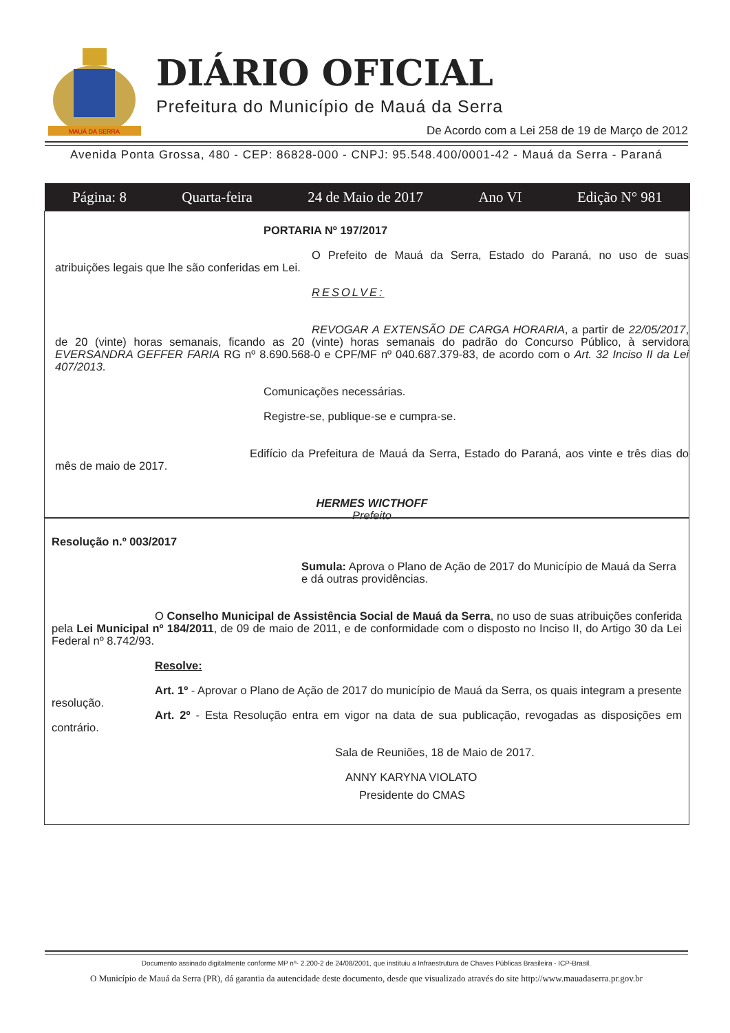MAUÁ DA SERRA
DIÁRIO OFICIAL
Prefeitura do Município de Mauá da Serra
De Acordo com a Lei 258 de 19 de Março de 2012
Avenida Ponta Grossa, 480 - CEP: 86828-000 - CNPJ: 95.548.400/0001-42 - Mauá da Serra - Paraná
Página: 8 Quarta-feira 24 de Maio de 2017 Ano VI Edição N° 981
PORTARIA Nº 197/2017
O Prefeito de Mauá da Serra, Estado do Paraná, no uso de suas atribuições legais que lhe são conferidas em Lei.
RESOLVE:
REVOGAR A EXTENSÃO DE CARGA HORARIA, a partir de 22/05/2017, de 20 (vinte) horas semanais, ficando as 20 (vinte) horas semanais do padrão do Concurso Público, à servidora EVERSANDRA GEFFER FARIA RG nº 8.690.568-0 e CPF/MF nº 040.687.379-83, de acordo com o Art. 32 Inciso II da Lei 407/2013.
Comunicações necessárias.
Registre-se, publique-se e cumpra-se.
Edifício da Prefeitura de Mauá da Serra, Estado do Paraná, aos vinte e três dias do mês de maio de 2017.
HERMES WICTHOFF
Prefeito
Resolução n.º 003/2017
Sumula: Aprova o Plano de Ação de 2017 do Município de Mauá da Serra e dá outras providências.
O Conselho Municipal de Assistência Social de Mauá da Serra, no uso de suas atribuições conferida pela Lei Municipal nº 184/2011, de 09 de maio de 2011, e de conformidade com o disposto no Inciso II, do Artigo 30 da Lei Federal nº 8.742/93.
Resolve:
Art. 1º - Aprovar o Plano de Ação de 2017 do município de Mauá da Serra, os quais integram a presente resolução.
Art. 2º - Esta Resolução entra em vigor na data de sua publicação, revogadas as disposições em contrário.
Sala de Reuniões, 18 de Maio de 2017.
ANNY KARYNA VIOLATO
Presidente do CMAS
Documento assinado digitalmente conforme MP nº- 2.200-2 de 24/08/2001, que instituiu a Infraestrutura de Chaves Públicas Brasileira - ICP-Brasil.
O Município de Mauá da Serra (PR), dá garantia da autencidade deste documento, desde que visualizado através do site http://www.mauadaserra.pr.gov.br